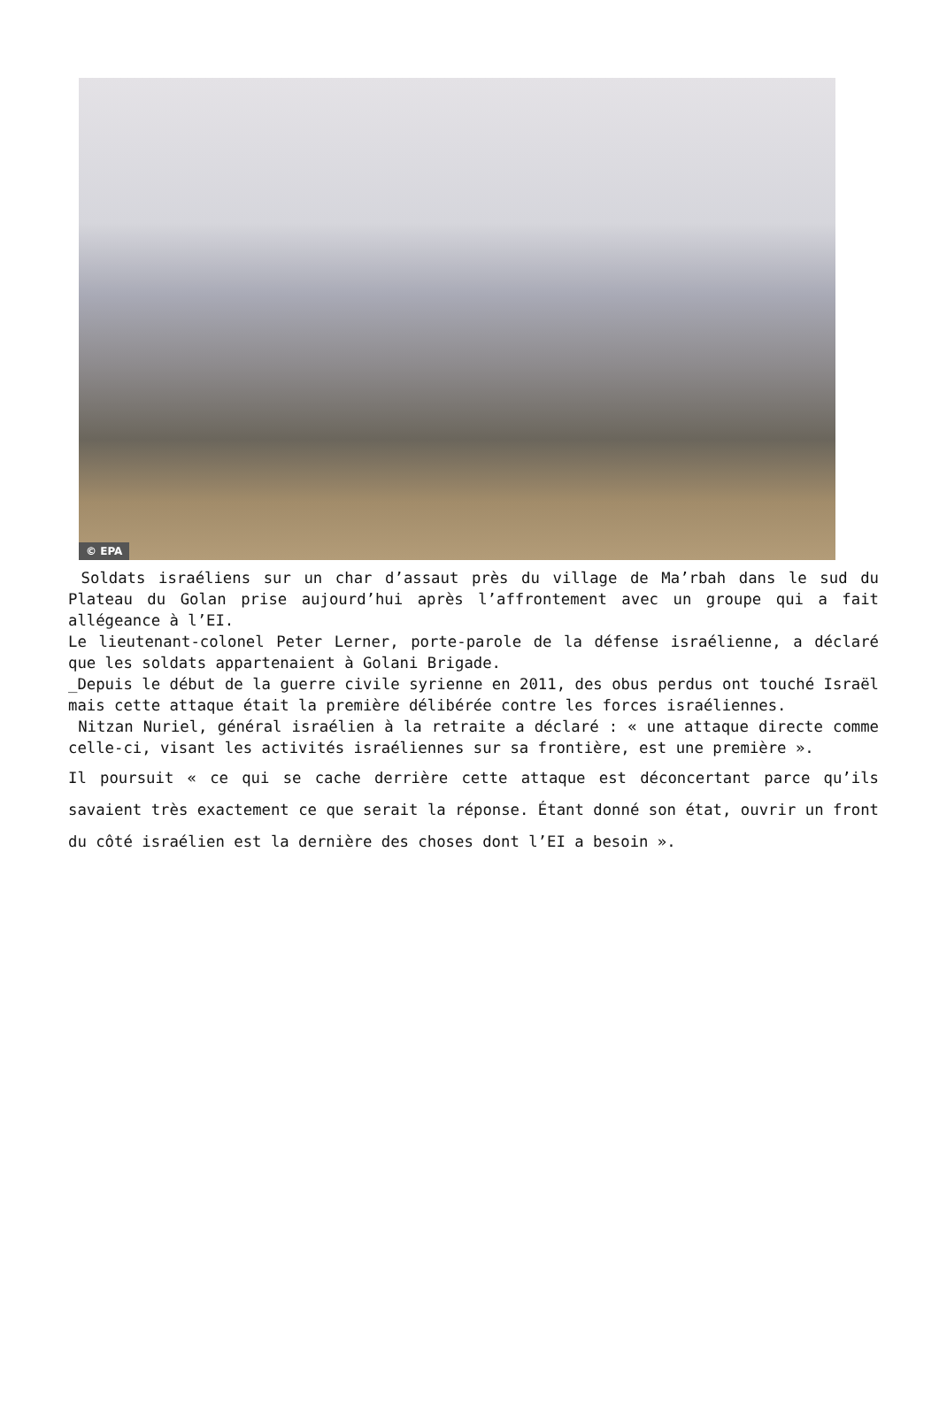© EPA
Soldats israéliens sur un char d’assaut près du village de Ma’rbah dans le sud du Plateau du Golan prise aujourd’hui après l’affrontement avec un groupe qui a fait allégeance à l’EI.
Le lieutenant-colonel Peter Lerner, porte-parole de la défense israélienne, a déclaré que les soldats appartenaient à Golani Brigade.
_Depuis le début de la guerre civile syrienne en 2011, des obus perdus ont touché Israël mais cette attaque était la première délibérée contre les forces israéliennes.
Nitzan Nuriel, général israélien à la retraite a déclaré : « une attaque directe comme celle-ci, visant les activités israéliennes sur sa frontière, est une première ».
Il poursuit « ce qui se cache derrière cette attaque est déconcertant parce qu’ils savaient très exactement ce que serait la réponse. Étant donné son état, ouvrir un front du côté israélien est la dernière des choses dont l’EI a besoin ».